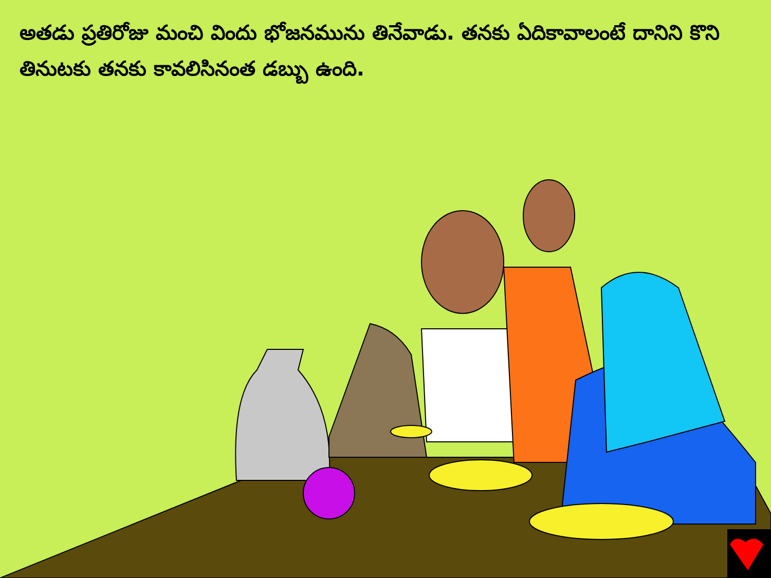అతడు ప్రతిరోజు మంచి విందు భోజనమును తినేవాడు. తనకు ఏదికావాలంటే దానిని కొని తినుటకు తనకు కావలిసినంత డబ్బు ఉంది.